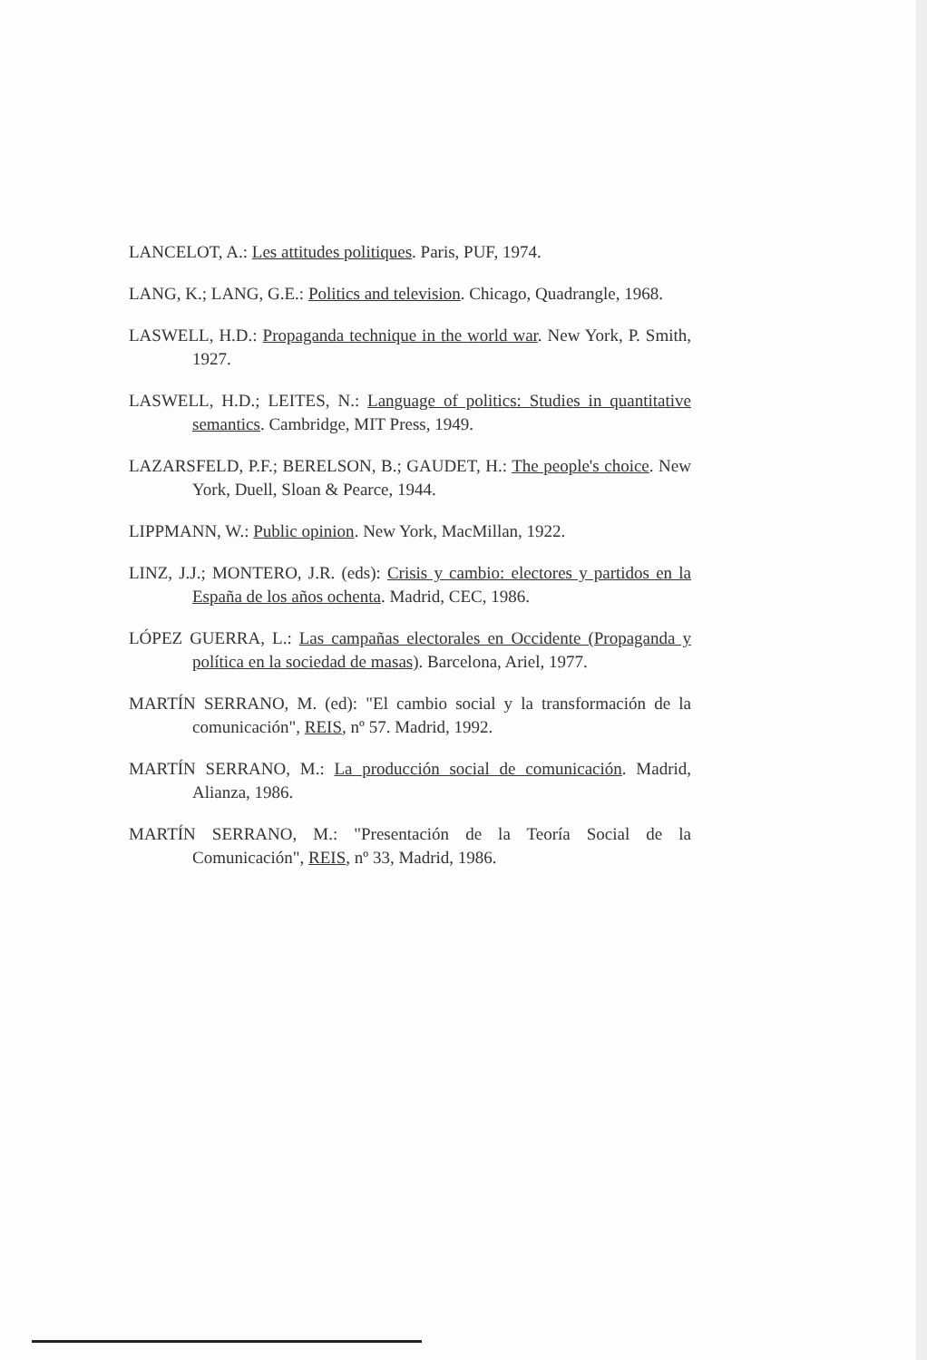LANCELOT, A.: Les attitudes politiques. Paris, PUF, 1974.
LANG, K.; LANG, G.E.: Politics and television. Chicago, Quadrangle, 1968.
LASWELL, H.D.: Propaganda technique in the world war. New York, P. Smith, 1927.
LASWELL, H.D.; LEITES, N.: Language of politics: Studies in quantitative semantics. Cambridge, MIT Press, 1949.
LAZARSFELD, P.F.; BERELSON, B.; GAUDET, H.: The people's choice. New York, Duell, Sloan & Pearce, 1944.
LIPPMANN, W.: Public opinion. New York, MacMillan, 1922.
LINZ, J.J.; MONTERO, J.R. (eds): Crisis y cambio: electores y partidos en la España de los años ochenta. Madrid, CEC, 1986.
LÓPEZ GUERRA, L.: Las campañas electorales en Occidente (Propaganda y política en la sociedad de masas). Barcelona, Ariel, 1977.
MARTÍN SERRANO, M. (ed): "El cambio social y la transformación de la comunicación", REIS, nº 57. Madrid, 1992.
MARTÍN SERRANO, M.: La producción social de comunicación. Madrid, Alianza, 1986.
MARTÍN SERRANO, M.: "Presentación de la Teoría Social de la Comunicación", REIS, nº 33, Madrid, 1986.